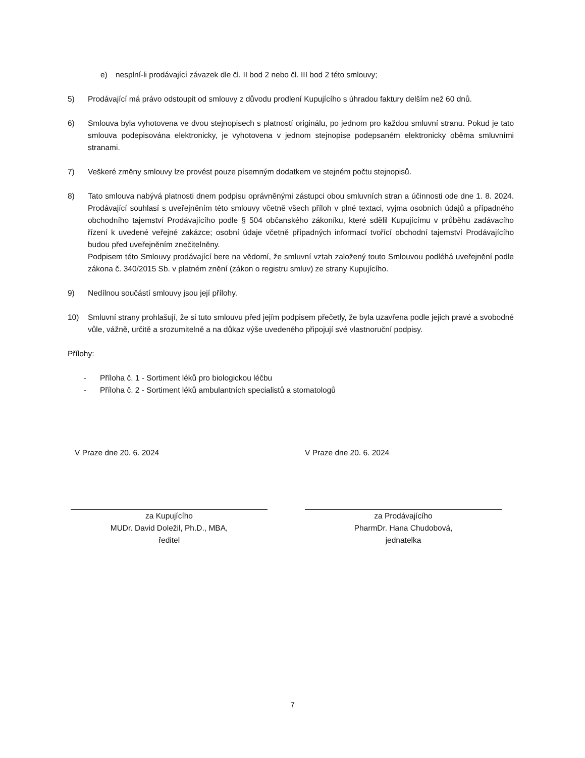e) nesplní-li prodávající závazek dle čl. II bod 2 nebo čl. III bod 2 této smlouvy;
5) Prodávající má právo odstoupit od smlouvy z důvodu prodlení Kupujícího s úhradou faktury delším než 60 dnů.
6) Smlouva byla vyhotovena ve dvou stejnopisech s platností originálu, po jednom pro každou smluvní stranu. Pokud je tato smlouva podepisována elektronicky, je vyhotovena v jednom stejnopise podepsaném elektronicky oběma smluvními stranami.
7) Veškeré změny smlouvy lze provést pouze písemným dodatkem ve stejném počtu stejnopisů.
8) Tato smlouva nabývá platnosti dnem podpisu oprávněnými zástupci obou smluvních stran a účinnosti ode dne 1. 8. 2024. Prodávající souhlasí s uveřejněním této smlouvy včetně všech příloh v plné textaci, vyjma osobních údajů a případného obchodního tajemství Prodávajícího podle § 504 občanského zákoníku, které sdělil Kupujícímu v průběhu zadávacího řízení k uvedené veřejné zakázce; osobní údaje včetně případných informací tvořící obchodní tajemství Prodávajícího budou před uveřejněním znečitelněny.
Podpisem této Smlouvy prodávající bere na vědomí, že smluvní vztah založený touto Smlouvou podléhá uveřejnění podle zákona č. 340/2015 Sb. v platném znění (zákon o registru smluv) ze strany Kupujícího.
9) Nedílnou součástí smlouvy jsou její přílohy.
10) Smluvní strany prohlašují, že si tuto smlouvu před jejím podpisem přečetly, že byla uzavřena podle jejich pravé a svobodné vůle, vážně, určitě a srozumitelně a na důkaz výše uvedeného připojují své vlastnoruční podpisy.
Přílohy:
- Příloha č. 1 - Sortiment léků pro biologickou léčbu
- Příloha č. 2 - Sortiment léků ambulantních specialistů a stomatologů
V Praze dne 20. 6. 2024
za Kupujícího
MUDr. David Doležil, Ph.D., MBA,
ředitel
V Praze dne 20. 6. 2024
za Prodávajícího
PharmDr. Hana Chudobová,
jednatelka
7